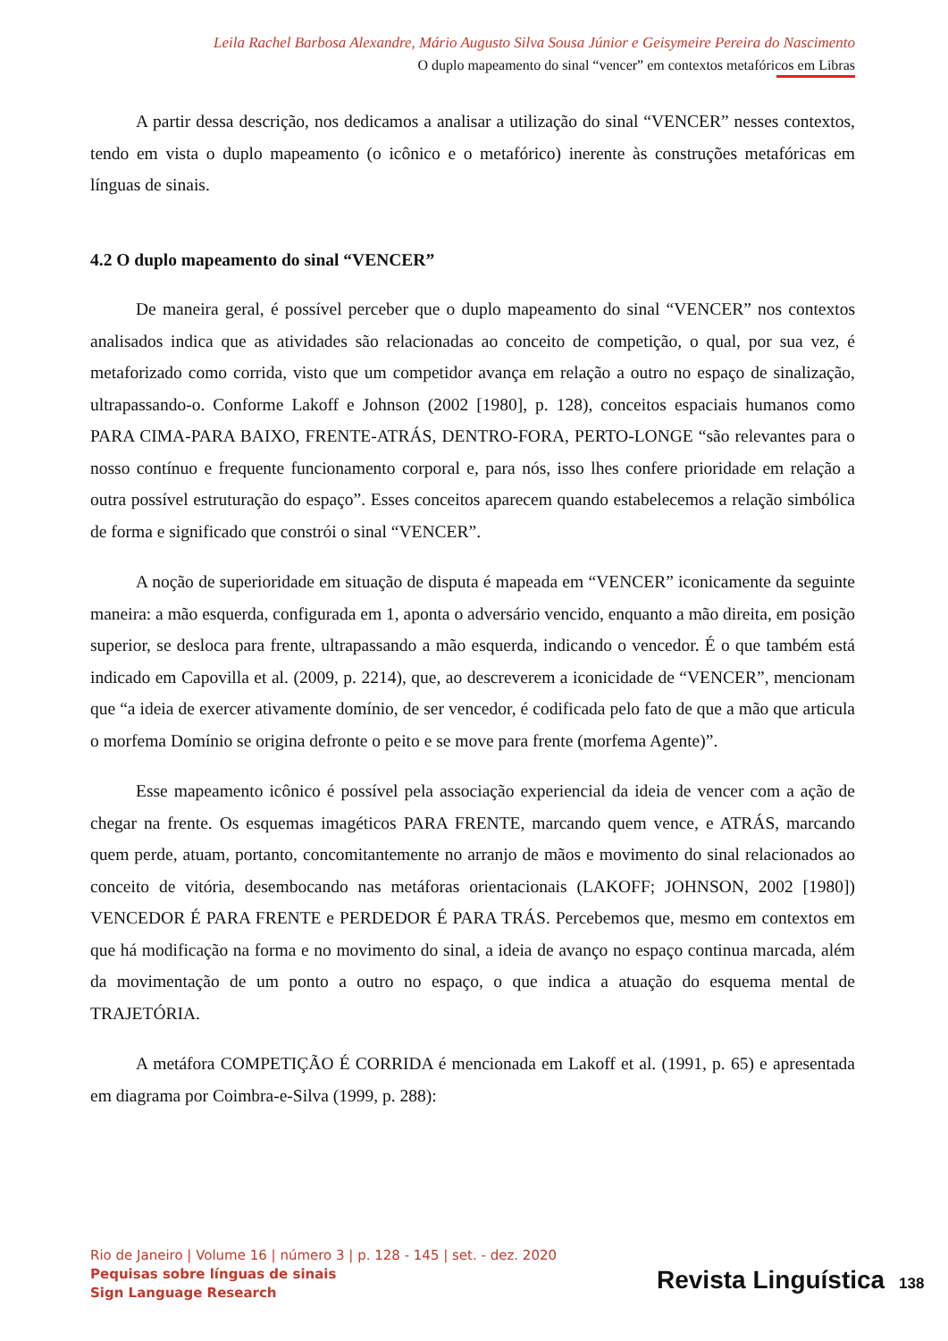Leila Rachel Barbosa Alexandre, Mário Augusto Silva Sousa Júnior e Geisymeire Pereira do Nascimento
O duplo mapeamento do sinal “vencer” em contextos metafóricos em Libras
A partir dessa descrição, nos dedicamos a analisar a utilização do sinal “VENCER” nesses contextos, tendo em vista o duplo mapeamento (o icônico e o metafórico) inerente às construções metafóricas em línguas de sinais.
4.2 O duplo mapeamento do sinal “VENCER”
De maneira geral, é possível perceber que o duplo mapeamento do sinal “VENCER” nos contextos analisados indica que as atividades são relacionadas ao conceito de competição, o qual, por sua vez, é metaforizado como corrida, visto que um competidor avança em relação a outro no espaço de sinalização, ultrapassando-o. Conforme Lakoff e Johnson (2002 [1980], p. 128), conceitos espaciais humanos como PARA CIMA-PARA BAIXO, FRENTE-ATRÁS, DENTRO-FORA, PERTO-LONGE “são relevantes para o nosso contínuo e frequente funcionamento corporal e, para nós, isso lhes confere prioridade em relação a outra possível estruturação do espaço”. Esses conceitos aparecem quando estabelecemos a relação simbólica de forma e significado que constrói o sinal “VENCER”.
A noção de superioridade em situação de disputa é mapeada em “VENCER” iconicamente da seguinte maneira: a mão esquerda, configurada em 1, aponta o adversário vencido, enquanto a mão direita, em posição superior, se desloca para frente, ultrapassando a mão esquerda, indicando o vencedor. É o que também está indicado em Capovilla et al. (2009, p. 2214), que, ao descreverem a iconicidade de “VENCER”, mencionam que “a ideia de exercer ativamente domínio, de ser vencedor, é codificada pelo fato de que a mão que articula o morfema Domínio se origina defronte o peito e se move para frente (morfema Agente)”.
Esse mapeamento icônico é possível pela associação experiencial da ideia de vencer com a ação de chegar na frente. Os esquemas imagéticos PARA FRENTE, marcando quem vence, e ATRÁS, marcando quem perde, atuam, portanto, concomitantemente no arranjo de mãos e movimento do sinal relacionados ao conceito de vitória, desembocando nas metáforas orientacionais (LAKOFF; JOHNSON, 2002 [1980]) VENCEDOR É PARA FRENTE e PERDEDOR É PARA TRÁS. Percebemos que, mesmo em contextos em que há modificação na forma e no movimento do sinal, a ideia de avanço no espaço continua marcada, além da movimentação de um ponto a outro no espaço, o que indica a atuação do esquema mental de TRAJETÓRIA.
A metáfora COMPETIÇÃO É CORRIDA é mencionada em Lakoff et al. (1991, p. 65) e apresentada em diagrama por Coimbra-e-Silva (1999, p. 288):
Rio de Janeiro | Volume 16 | número 3 | p. 128 - 145 | set. - dez. 2020
Pequisas sobre línguas de sinais
Sign Language Research
Revista Linguística 138